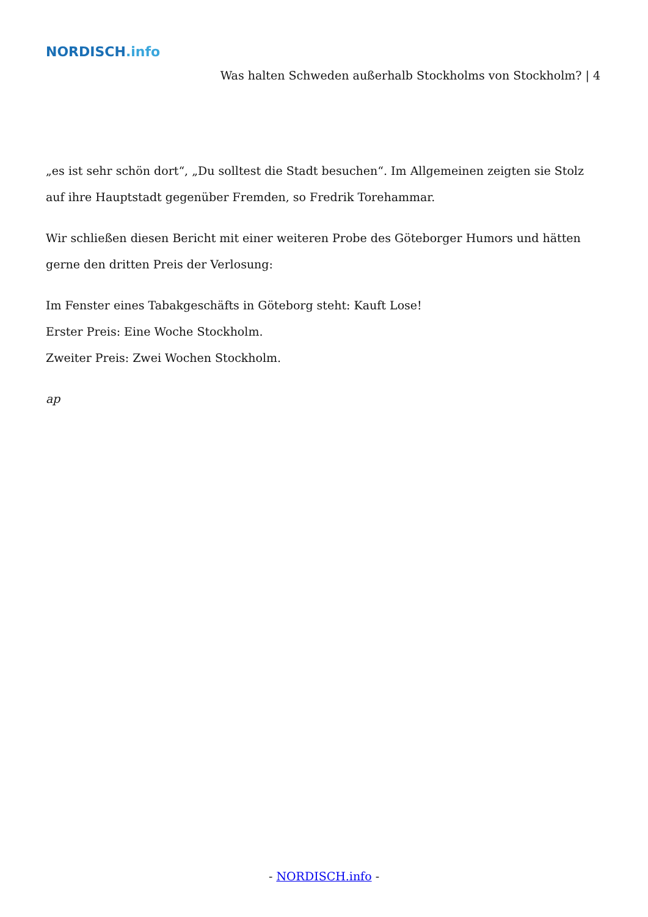NORDISCH.info
Was halten Schweden außerhalb Stockholms von Stockholm? | 4
„es ist sehr schön dort“, „Du solltest die Stadt besuchen“. Im Allgemeinen zeigten sie Stolz auf ihre Hauptstadt gegenüber Fremden, so Fredrik Torehammar.
Wir schließen diesen Bericht mit einer weiteren Probe des Göteborger Humors und hätten gerne den dritten Preis der Verlosung:
Im Fenster eines Tabakgeschäfts in Göteborg steht: Kauft Lose!
Erster Preis: Eine Woche Stockholm.
Zweiter Preis: Zwei Wochen Stockholm.
ap
- NORDISCH.info -